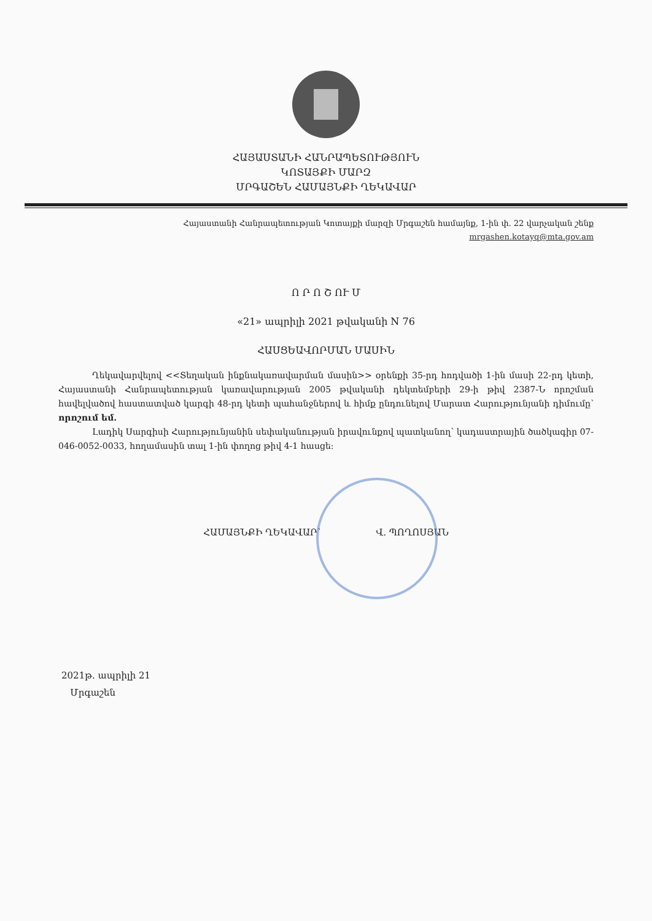ՀԱՅԱՍՏԱՆԻ ՀԱՆՐԱՊԵՏՈՒԹՅՈՒՆ
ԿՈՏԱՅՔԻ ՄԱՐԶ
ՄՐԳԱՇԵՆ ՀԱՄԱՅՆՔԻ ՂԵԿԱՎԱՐ
Հայաստանի Հանրապետության Կոտայքի մարզի Մրգաշեն համայնք, 1-ին փ. 22 վարչական շենք
mrgashen.kotayq@mta.gov.am
Ո Ր Ո Շ ՈՒ Մ
«21» ապրիլի 2021 թվականի N 76
ՀԱՍՑԵԱՎՈՐՄԱՆ ՄԱՍԻՆ
Ղեկավարվելով <<Տեղական ինքնակառավարման մասին>> օրենքի 35-րդ հոդվածի 1-ին մասի 22-րդ կետի, Հայաստանի Հանրապետության կառավարության 2005 թվականի դեկտեմբերի 29-ի թիվ 2387-Ն որոշման հավելվածով հաստատված կարգի 48-րդ կետի պահանջներով և հիմք ընդունելով Մարատ Հարությունյանի դիմումը՝ որոշում եմ.
Լադիկ Սարգիսի Հարությունյանին սեփականության իրավունքով պատկանող՝ կադաստրային ծածկագիր 07-046-0052-0033, հողամասին տալ 1-ին փողոց թիվ 4-1 հասցե:
ՀԱՄԱՅՆՔԻ ՂԵԿԱՎԱՐ՝ Վ. ՊՈՂՈՍՅԱՆ
2021թ. ապրիլի 21
Մրգաշեն